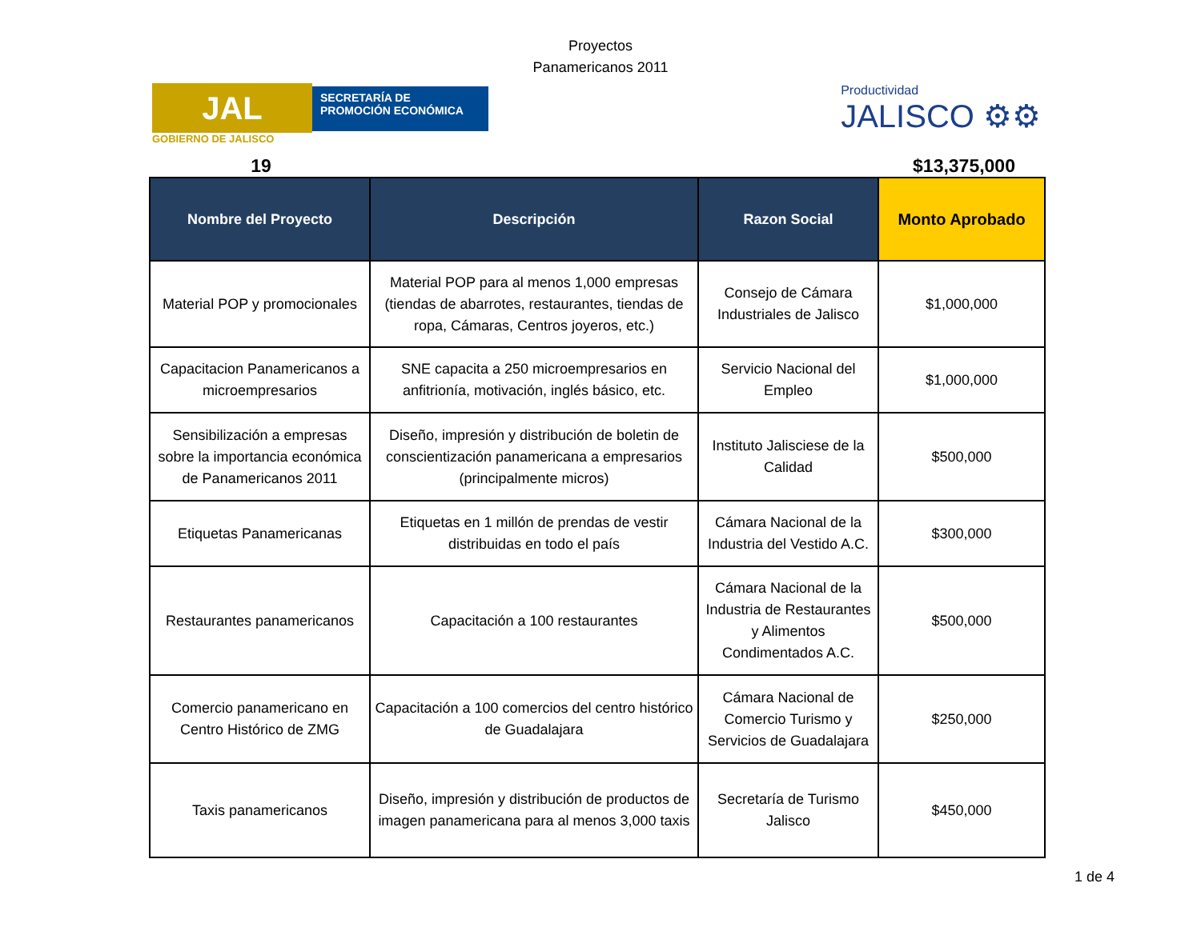Proyectos
Panamericanos 2011
JAL
SECRETARÍA DE
PROMOCIÓN ECONÓMICA
GOBIERNO DE JALISCO
Productividad
JALISCO ⚙⚙
19 $13,375,000
| Nombre del Proyecto | Descripción | Razon Social | Monto Aprobado |
| --- | --- | --- | --- |
| Material POP y promocionales | Material POP para al menos 1,000 empresas (tiendas de abarrotes, restaurantes, tiendas de ropa, Cámaras, Centros joyeros, etc.) | Consejo de Cámara Industriales de Jalisco | $1,000,000 |
| Capacitacion Panamericanos a microempresarios | SNE capacita a 250 microempresarios en anfitrionía, motivación, inglés básico, etc. | Servicio Nacional del Empleo | $1,000,000 |
| Sensibilización a empresas sobre la importancia económica de Panamericanos 2011 | Diseño, impresión y distribución de boletin de conscientización panamericana a empresarios (principalmente micros) | Instituto Jalisciese de la Calidad | $500,000 |
| Etiquetas Panamericanas | Etiquetas en 1 millón de prendas de vestir distribuidas en todo el país | Cámara Nacional de la Industria del Vestido A.C. | $300,000 |
| Restaurantes panamericanos | Capacitación a 100 restaurantes | Cámara Nacional de la Industria de Restaurantes y Alimentos Condimentados A.C. | $500,000 |
| Comercio panamericano en Centro Histórico de ZMG | Capacitación a 100 comercios del centro histórico de Guadalajara | Cámara Nacional de Comercio Turismo y Servicios de Guadalajara | $250,000 |
| Taxis panamericanos | Diseño, impresión y distribución de productos de imagen panamericana para al menos 3,000 taxis | Secretaría de Turismo Jalisco | $450,000 |
1 de 4